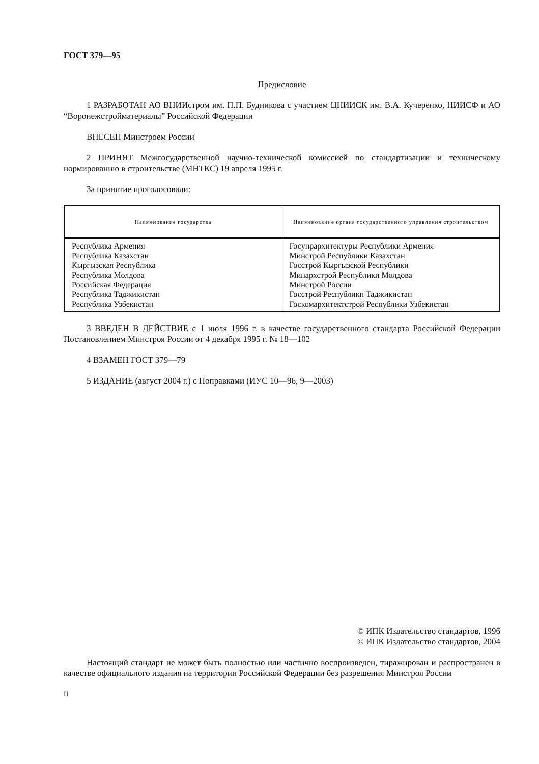ГОСТ 379—95
Предисловие
1 РАЗРАБОТАН АО ВНИИстром им. П.П. Будникова с участием ЦНИИСК им. В.А. Кучеренко, НИИСФ и АО “Воронежстройматериалы” Российской Федерации
ВНЕСЕН Минстроем России
2 ПРИНЯТ Межгосударственной научно-технической комиссией по стандартизации и техническому нормированию в строительстве (МНТКС) 19 апреля 1995 г.
За принятие проголосовали:
| Наименование государства | Наименование органа государственного управления строительством |
| --- | --- |
| Республика Армения Республика Казахстан Кыргызская Республика Республика Молдова Российская Федерация Республика Таджикистан Республика Узбекистан | Госупрархитектуры Республики Армения Минстрой Республики Казахстан Госстрой Кыргызской Республики Минархстрой Республики Молдова Минстрой России Госстрой Республики Таджикистан Госкомархитектстрой Республики Узбекистан |
3 ВВЕДЕН В ДЕЙСТВИЕ с 1 июля 1996 г. в качестве государственного стандарта Российской Федерации Постановлением Минстроя России от 4 декабря 1995 г. № 18—102
4 ВЗАМЕН ГОСТ 379—79
5 ИЗДАНИЕ (август 2004 г.) с Поправками (ИУС 10—96, 9—2003)
© ИПК Издательство стандартов, 1996
© ИПК Издательство стандартов, 2004
Настоящий стандарт не может быть полностью или частично воспроизведен, тиражирован и распространен в качестве официального издания на территории Российской Федерации без разрешения Минстроя России
II